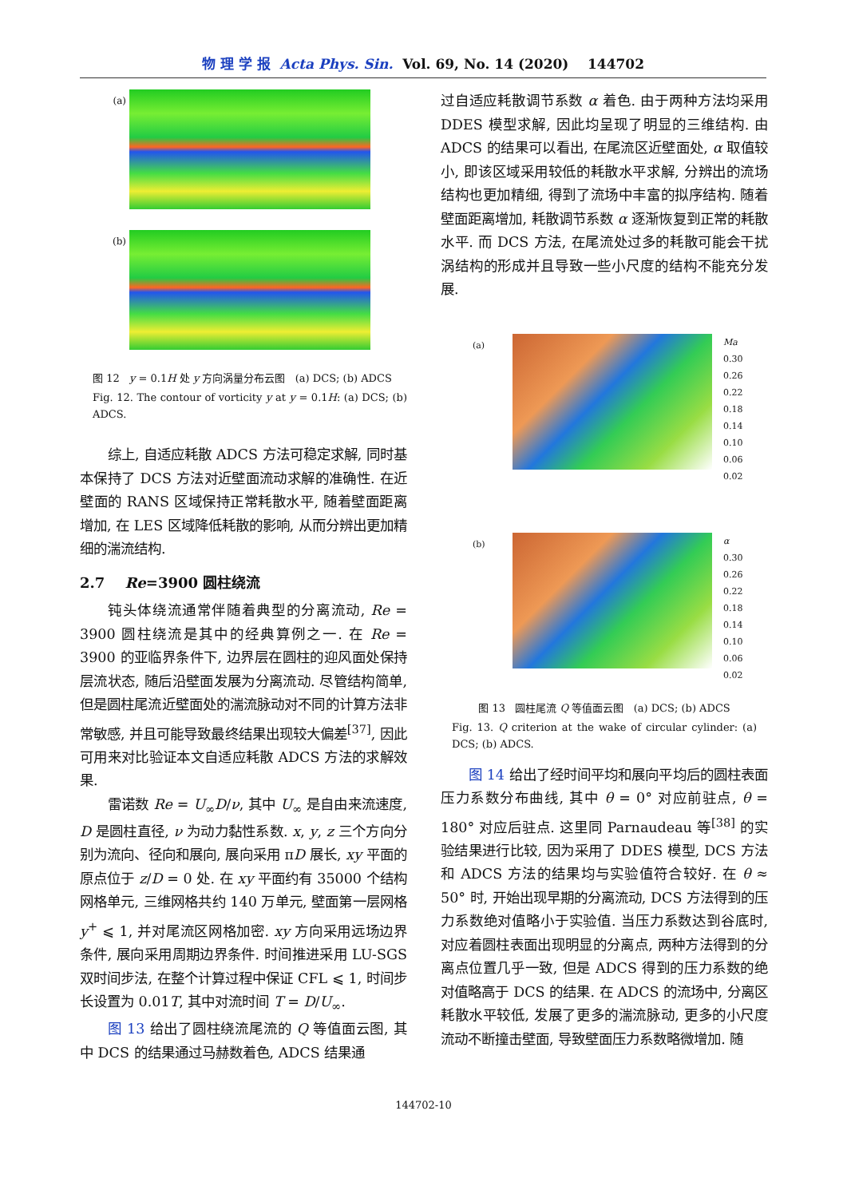物 理 学 报 Acta Phys. Sin. Vol. 69, No. 14 (2020) 144702
(a)
(b)
图 12 y = 0.1H 处 y 方向涡量分布云图 (a) DCS; (b) ADCS
Fig. 12. The contour of vorticity y at y = 0.1H: (a) DCS; (b) ADCS.
综上, 自适应耗散 ADCS 方法可稳定求解, 同时基本保持了 DCS 方法对近壁面流动求解的准确性. 在近壁面的 RANS 区域保持正常耗散水平, 随着壁面距离增加, 在 LES 区域降低耗散的影响, 从而分辨出更加精细的湍流结构.
2.7 Re=3900 圆柱绕流
钝头体绕流通常伴随着典型的分离流动, Re = 3900 圆柱绕流是其中的经典算例之一. 在 Re = 3900 的亚临界条件下, 边界层在圆柱的迎风面处保持层流状态, 随后沿壁面发展为分离流动. 尽管结构简单, 但是圆柱尾流近壁面处的湍流脉动对不同的计算方法非常敏感, 并且可能导致最终结果出现较大偏差<sup>[37]</sup>, 因此可用来对比验证本文自适应耗散 ADCS 方法的求解效果.
雷诺数 Re = U<sub>∞</sub>D/ν, 其中 U<sub>∞</sub> 是自由来流速度, D 是圆柱直径, ν 为动力黏性系数. x, y, z 三个方向分别为流向、径向和展向, 展向采用 πD 展长, xy 平面的原点位于 z/D = 0 处. 在 xy 平面约有 35000 个结构网格单元, 三维网格共约 140 万单元, 壁面第一层网格 y<sup>+</sup> ⩽ 1, 并对尾流区网格加密. xy 方向采用远场边界条件, 展向采用周期边界条件. 时间推进采用 LU-SGS 双时间步法, 在整个计算过程中保证 CFL ⩽ 1, 时间步长设置为 0.01T, 其中对流时间 T = D/U<sub>∞</sub>.
图 13 给出了圆柱绕流尾流的 Q 等值面云图, 其中 DCS 的结果通过马赫数着色, ADCS 结果通
过自适应耗散调节系数 α 着色. 由于两种方法均采用 DDES 模型求解, 因此均呈现了明显的三维结构. 由 ADCS 的结果可以看出, 在尾流区近壁面处, α 取值较小, 即该区域采用较低的耗散水平求解, 分辨出的流场结构也更加精细, 得到了流场中丰富的拟序结构. 随着壁面距离增加, 耗散调节系数 α 逐渐恢复到正常的耗散水平. 而 DCS 方法, 在尾流处过多的耗散可能会干扰涡结构的形成并且导致一些小尺度的结构不能充分发展.
(a)
Ma
0.30
0.26
0.22
0.18
0.14
0.10
0.06
0.02
(b)
α
0.30
0.26
0.22
0.18
0.14
0.10
0.06
0.02
图 13 圆柱尾流 Q 等值面云图 (a) DCS; (b) ADCS
Fig. 13. Q criterion at the wake of circular cylinder: (a) DCS; (b) ADCS.
图 14 给出了经时间平均和展向平均后的圆柱表面压力系数分布曲线, 其中 θ = 0° 对应前驻点, θ = 180° 对应后驻点. 这里同 Parnaudeau 等<sup>[38]</sup> 的实验结果进行比较, 因为采用了 DDES 模型, DCS 方法和 ADCS 方法的结果均与实验值符合较好. 在 θ ≈ 50° 时, 开始出现早期的分离流动, DCS 方法得到的压力系数绝对值略小于实验值. 当压力系数达到谷底时, 对应着圆柱表面出现明显的分离点, 两种方法得到的分离点位置几乎一致, 但是 ADCS 得到的压力系数的绝对值略高于 DCS 的结果. 在 ADCS 的流场中, 分离区耗散水平较低, 发展了更多的湍流脉动, 更多的小尺度流动不断撞击壁面, 导致壁面压力系数略微增加. 随
144702-10